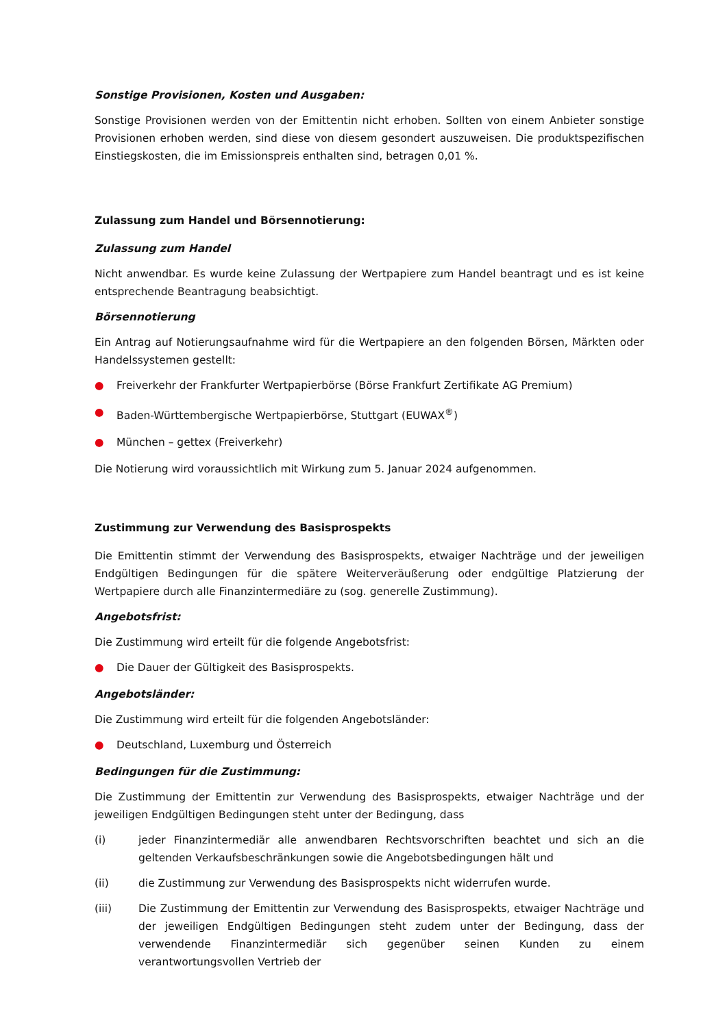Sonstige Provisionen, Kosten und Ausgaben:
Sonstige Provisionen werden von der Emittentin nicht erhoben. Sollten von einem Anbieter sonstige Provisionen erhoben werden, sind diese von diesem gesondert auszuweisen. Die produktspezifischen Einstiegskosten, die im Emissionspreis enthalten sind, betragen 0,01 %.
Zulassung zum Handel und Börsennotierung:
Zulassung zum Handel
Nicht anwendbar. Es wurde keine Zulassung der Wertpapiere zum Handel beantragt und es ist keine entsprechende Beantragung beabsichtigt.
Börsennotierung
Ein Antrag auf Notierungsaufnahme wird für die Wertpapiere an den folgenden Börsen, Märkten oder Handelssystemen gestellt:
● Freiverkehr der Frankfurter Wertpapierbörse (Börse Frankfurt Zertifikate AG Premium)
● Baden-Württembergische Wertpapierbörse, Stuttgart (EUWAX<sup>®</sup>)
● München – gettex (Freiverkehr)
Die Notierung wird voraussichtlich mit Wirkung zum 5. Januar 2024 aufgenommen.
Zustimmung zur Verwendung des Basisprospekts
Die Emittentin stimmt der Verwendung des Basisprospekts, etwaiger Nachträge und der jeweiligen Endgültigen Bedingungen für die spätere Weiterveräußerung oder endgültige Platzierung der Wertpapiere durch alle Finanzintermediäre zu (sog. generelle Zustimmung).
Angebotsfrist:
Die Zustimmung wird erteilt für die folgende Angebotsfrist:
● Die Dauer der Gültigkeit des Basisprospekts.
Angebotsländer:
Die Zustimmung wird erteilt für die folgenden Angebotsländer:
● Deutschland, Luxemburg und Österreich
Bedingungen für die Zustimmung:
Die Zustimmung der Emittentin zur Verwendung des Basisprospekts, etwaiger Nachträge und der jeweiligen Endgültigen Bedingungen steht unter der Bedingung, dass
(i) jeder Finanzintermediär alle anwendbaren Rechtsvorschriften beachtet und sich an die geltenden Verkaufsbeschränkungen sowie die Angebotsbedingungen hält und
(ii) die Zustimmung zur Verwendung des Basisprospekts nicht widerrufen wurde.
(iii) Die Zustimmung der Emittentin zur Verwendung des Basisprospekts, etwaiger Nachträge und der jeweiligen Endgültigen Bedingungen steht zudem unter der Bedingung, dass der verwendende Finanzintermediär sich gegenüber seinen Kunden zu einem verantwortungsvollen Vertrieb der